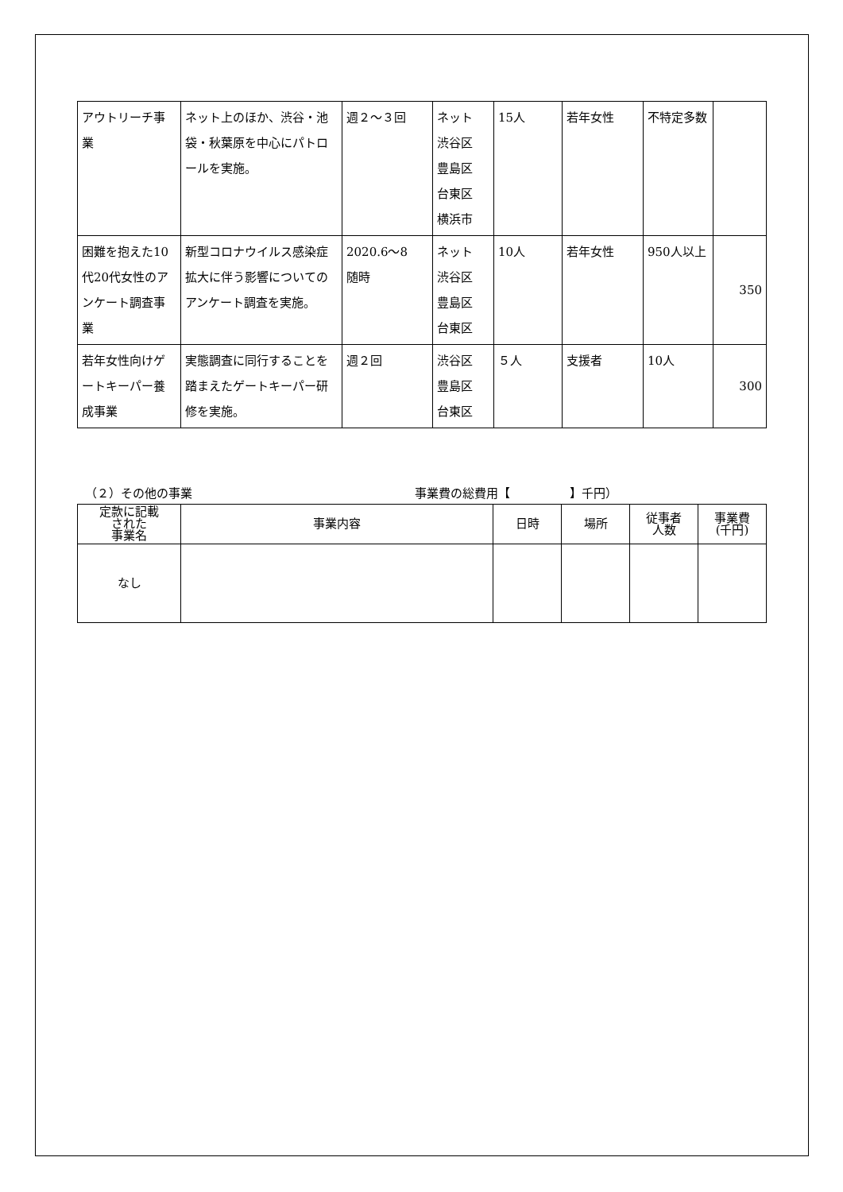| アウトリーチ事業 | ネット上のほか、渋谷・池袋・秋葉原を中心にパトロールを実施。 | 週２～３回 | ネット 渋谷区 豊島区 台東区 横浜市 | 15人 | 若年女性 | 不特定多数 | |
| 困難を抱えた10代20代女性のアンケート調査事業 | 新型コロナウイルス感染症拡大に伴う影響についてのアンケート調査を実施。 | 2020.6～8 随時 | ネット 渋谷区 豊島区 台東区 | 10人 | 若年女性 | 950人以上 | 350 |
| 若年女性向けゲートキーパー養成事業 | 実態調査に同行することを踏まえたゲートキーパー研修を実施。 | 週２回 | 渋谷区 豊島区 台東区 | ５人 | 支援者 | 10人 | 300 |
（２）その他の事業 事業費の総費用【　　　　　】千円）
| 定款に記載 された 事業名 | 事業内容 | 日時 | 場所 | 従事者 人数 | 事業費 (千円) |
| --- | --- | --- | --- | --- | --- |
| なし | | | | | |